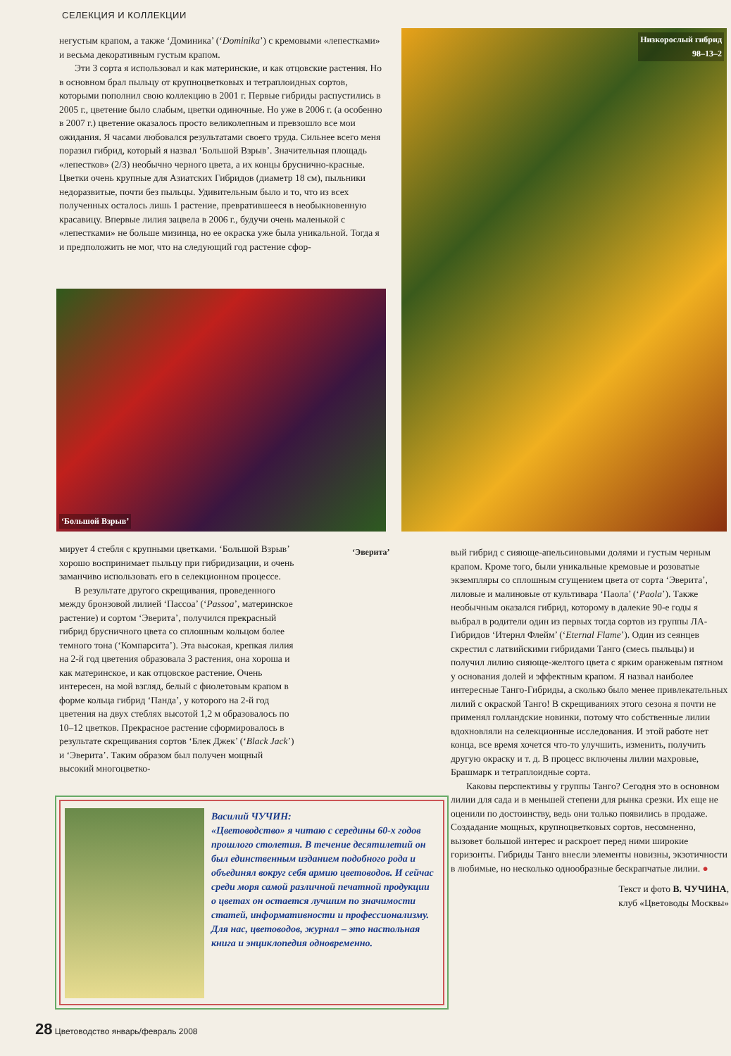СЕЛЕКЦИЯ И КОЛЛЕКЦИИ
негустым крапом, а также ‘Доминика’ (‘Dominika’) с кремовыми «лепестками» и весьма декоративным густым крапом.
Эти 3 сорта я использовал и как материнские, и как отцовские растения. Но в основном брал пыльцу от крупноцветковых и тетраплоидных сортов, которыми пополнил свою коллекцию в 2001 г. Первые гибриды распустились в 2005 г., цветение было слабым, цветки одиночные. Но уже в 2006 г. (а особенно в 2007 г.) цветение оказалось просто великолепным и превзошло все мои ожидания. Я часами любовался результатами своего труда. Сильнее всего меня поразил гибрид, который я назвал ‘Большой Взрыв’. Значительная площадь «лепестков» (2/3) необычно черного цвета, а их концы бруснично-красные. Цветки очень крупные для Азиатских Гибридов (диаметр 18 см), пыльники недоразвитые, почти без пыльцы. Удивительным было и то, что из всех полученных осталось лишь 1 растение, превратившееся в необыкновенную красавицу. Впервые лилия зацвела в 2006 г., будучи очень маленькой с «лепестками» не больше мизинца, но ее окраска уже была уникальной. Тогда я и предположить не мог, что на следующий год растение сфор-
Низкорослый гибрид
98–13–2
‘Большой Взрыв’
мирует 4 стебля с крупными цветками. ‘Большой Взрыв’ хорошо воспринимает пыльцу при гибридизации, и очень заманчиво использовать его в селекционном процессе.
В результате другого скрещивания, проведенного между бронзовой лилией ‘Пассоа’ (‘Passoa’, материнское растение) и сортом ‘Эверита’, получился прекрасный гибрид брусничного цвета со сплошным кольцом более темного тона (‘Компарсита’). Эта высокая, крепкая лилия на 2-й год цветения образовала 3 растения, она хороша и как материнское, и как отцовское растение. Очень интересен, на мой взгляд, белый с фиолетовым крапом в форме кольца гибрид ‘Панда’, у которого на 2-й год цветения на двух стеблях высотой 1,2 м образовалось по 10–12 цветков. Прекрасное растение сформировалось в результате скрещивания сортов ‘Блек Джек’ (‘Black Jack’) и ‘Эверита’. Таким образом был получен мощный высокий многоцветко-
‘Эверита’
вый гибрид с сияюще-апельсиновыми долями и густым черным крапом. Кроме того, были уникальные кремовые и розоватые экземпляры со сплошным сгущением цвета от сорта ‘Эверита’, лиловые и малиновые от культивара ‘Паола’ (‘Paola’). Также необычным оказался гибрид, которому в далекие 90-е годы я выбрал в родители один из первых тогда сортов из группы ЛА-Гибридов ‘Итернл Флейм’ (‘Eternal Flame’). Один из сеянцев скрестил с латвийскими гибридами Танго (смесь пыльцы) и получил лилию сияюще-желтого цвета с ярким оранжевым пятном у основания долей и эффектным крапом. Я назвал наиболее интересные Танго-Гибриды, а сколько было менее привлекательных лилий с окраской Танго! В скрещиваниях этого сезона я почти не применял голландские новинки, потому что собственные лилии вдохновляли на селекционные исследования. И этой работе нет конца, все время хочется что-то улучшить, изменить, получить другую окраску и т. д. В процесс включены лилии махровые, Брашмарк и тетраплоидные сорта.
Каковы перспективы у группы Танго? Сегодня это в основном лилии для сада и в меньшей степени для рынка срезки. Их еще не оценили по достоинству, ведь они только появились в продаже. Создадание мощных, крупноцветковых сортов, несомненно, вызовет большой интерес и раскроет перед ними широкие горизонты. Гибриды Танго внесли элементы новизны, экзотичности в любимые, но несколько однообразные беcкрапчатые лилии. ●
Текст и фото В. ЧУЧИНА,
клуб «Цветоводы Москвы»
Василий ЧУЧИН:
«Цветоводство» я читаю с середины 60-х годов прошлого столетия. В течение десятилетий он был единственным изданием подобного рода и объединял вокруг себя армию цветоводов. И сейчас среди моря самой различной печатной продукции о цветах он остается лучшим по значимости статей, информативности и профессионализму. Для нас, цветоводов, журнал – это настольная книга и энциклопедия одновременно.
28 Цветоводство январь/февраль 2008